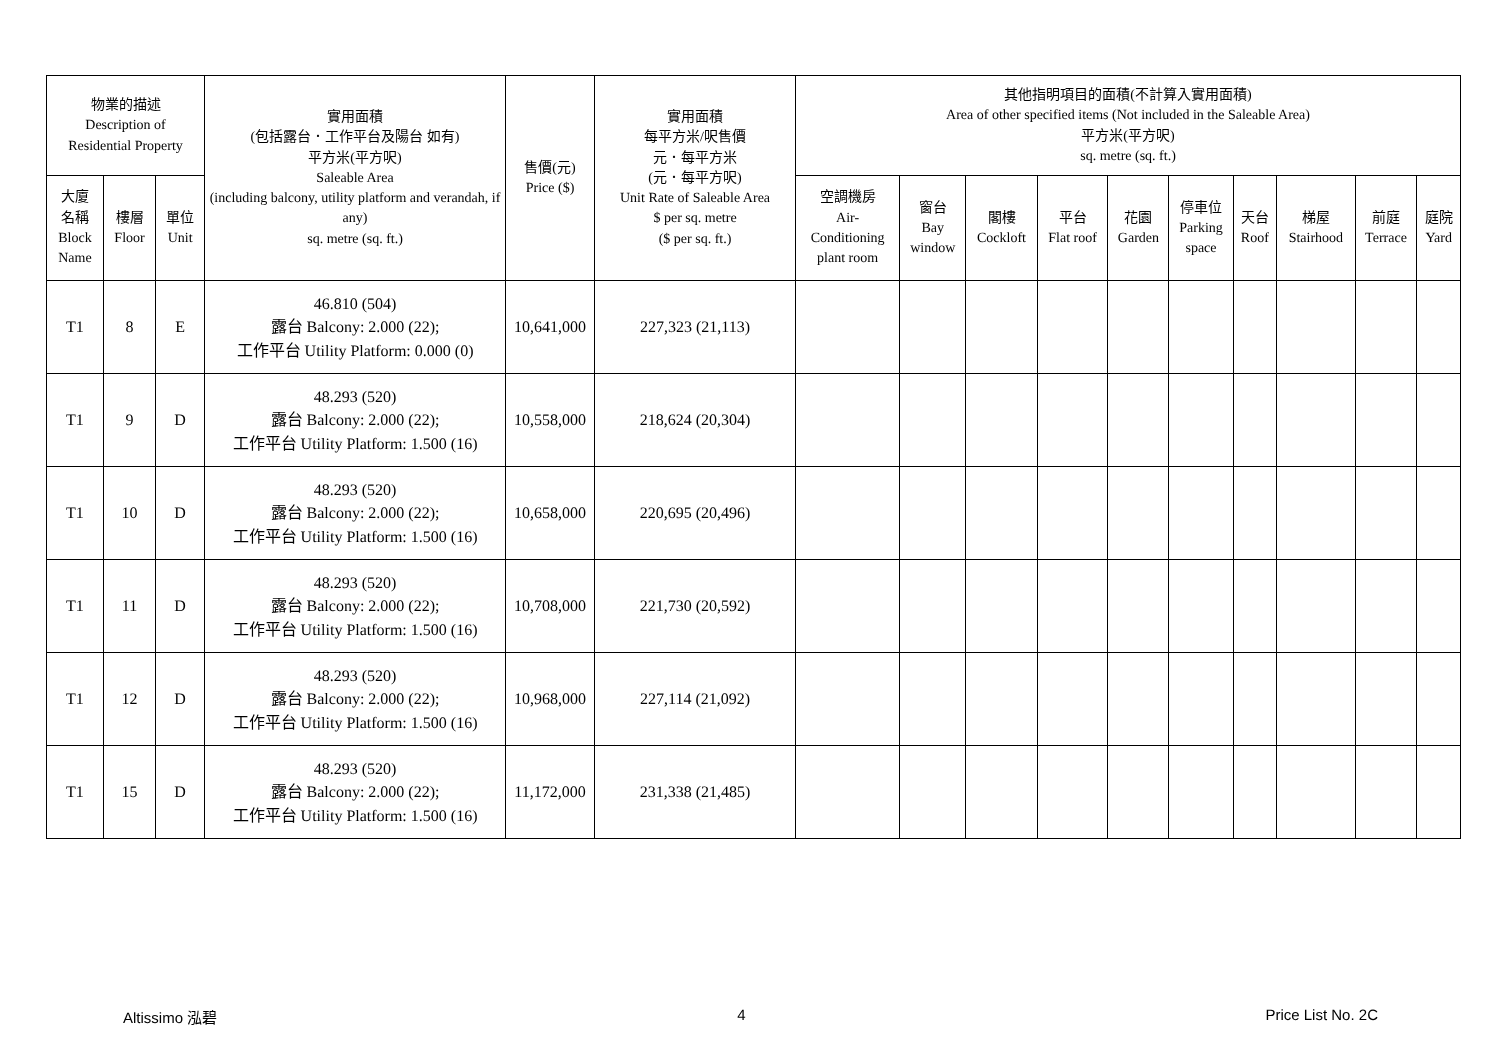| 物業的描述 Description of Residential Property | | | 實用面積 (包括露台．工作平台及陽台 如有) 平方米(平方呎) Saleable Area (including balcony, utility platform and verandah, if any) sq. metre (sq. ft.) | 售價(元) Price ($) | 實用面積 每平方米/呎售價 元．每平方米 (元．每平方呎) Unit Rate of Saleable Area $ per sq. metre ($ per sq. ft.) | 其他指明項目的面積(不計算入實用面積) Area of other specified items (Not included in the Saleable Area) 平方米(平方呎) sq. metre (sq. ft.) | | | | | | | | | |
| --- | --- | --- | --- | --- | --- | --- | --- | --- | --- | --- | --- | --- | --- | --- | --- |
| 大廈 名稱 Block Name | 樓層 Floor | 單位 Unit | | | | 空調機房 Air- Conditioning plant room | 窗台 Bay window | 閣樓 Cockloft | 平台 Flat roof | 花園 Garden | 停車位 Parking space | 天台 Roof | 梯屋 Stairhood | 前庭 Terrace | 庭院 Yard |
| T1 | 8 | E | 46.810 (504) 露台 Balcony: 2.000 (22); 工作平台 Utility Platform: 0.000 (0) | 10,641,000 | 227,323 (21,113) | | | | | | | | | | |
| T1 | 9 | D | 48.293 (520) 露台 Balcony: 2.000 (22); 工作平台 Utility Platform: 1.500 (16) | 10,558,000 | 218,624 (20,304) | | | | | | | | | | |
| T1 | 10 | D | 48.293 (520) 露台 Balcony: 2.000 (22); 工作平台 Utility Platform: 1.500 (16) | 10,658,000 | 220,695 (20,496) | | | | | | | | | | |
| T1 | 11 | D | 48.293 (520) 露台 Balcony: 2.000 (22); 工作平台 Utility Platform: 1.500 (16) | 10,708,000 | 221,730 (20,592) | | | | | | | | | | |
| T1 | 12 | D | 48.293 (520) 露台 Balcony: 2.000 (22); 工作平台 Utility Platform: 1.500 (16) | 10,968,000 | 227,114 (21,092) | | | | | | | | | | |
| T1 | 15 | D | 48.293 (520) 露台 Balcony: 2.000 (22); 工作平台 Utility Platform: 1.500 (16) | 11,172,000 | 231,338 (21,485) | | | | | | | | | | |
Altissimo 泓碧 4 Price List No. 2C